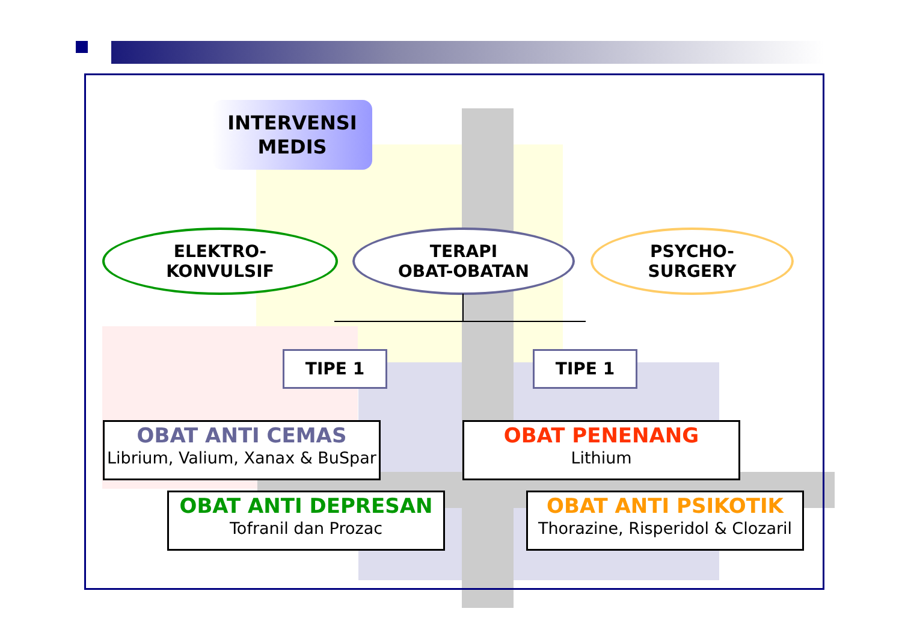INTERVENSI
MEDIS
ELEKTRO-
KONVULSIF
TERAPI
OBAT-OBATAN
PSYCHO-
SURGERY
TIPE 1 TIPE 1
OBAT ANTI CEMAS
Librium, Valium, Xanax & BuSpar
OBAT PENENANG
Lithium
OBAT ANTI DEPRESAN
Tofranil dan Prozac
OBAT ANTI PSIKOTIK
Thorazine, Risperidol & Clozaril